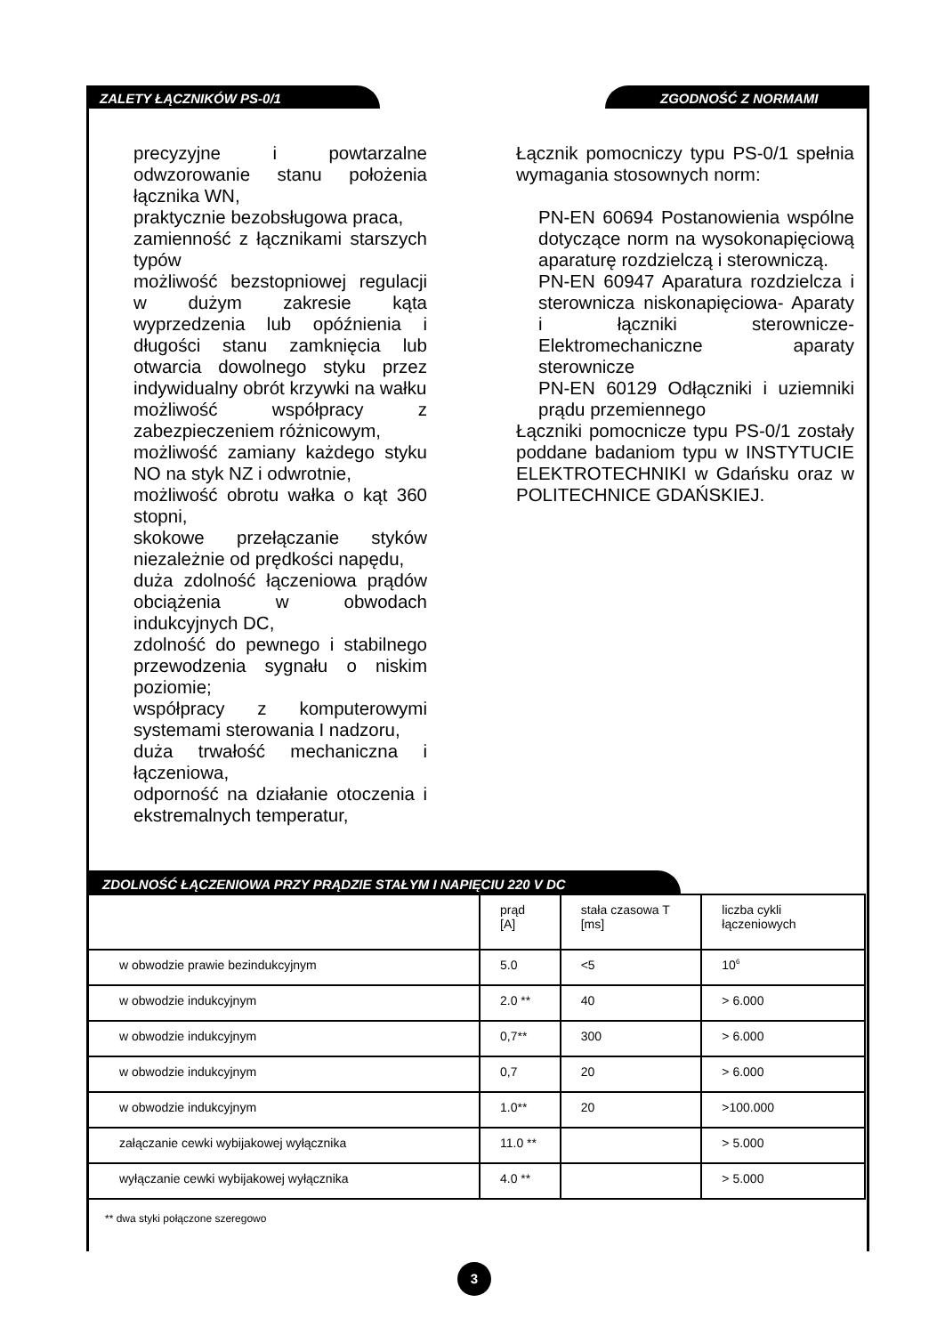ZALETY ŁĄCZNIKÓW PS-0/1 ZGODNOŚĆ Z NORMAMI
precyzyjne i powtarzalne odwzorowanie stanu położenia łącznika WN,
praktycznie bezobsługowa praca,
zamienność z łącznikami starszych typów
możliwość bezstopniowej regulacji w dużym zakresie kąta wyprzedzenia lub opóźnienia i długości stanu zamknięcia lub otwarcia dowolnego styku przez indywidualny obrót krzywki na wałku
możliwość współpracy z zabezpieczeniem różnicowym,
możliwość zamiany każdego styku NO na styk NZ i odwrotnie,
możliwość obrotu wałka o kąt 360 stopni,
skokowe przełączanie styków niezależnie od prędkości napędu,
duża zdolność łączeniowa prądów obciążenia w obwodach indukcyjnych DC,
zdolność do pewnego i stabilnego przewodzenia sygnału o niskim poziomie;
współpracy z komputerowymi systemami sterowania I nadzoru,
duża trwałość mechaniczna i łączeniowa,
odporność na działanie otoczenia i ekstremalnych temperatur,
Łącznik pomocniczy typu PS-0/1 spełnia wymagania stosownych norm:
PN-EN 60694 Postanowienia wspólne dotyczące norm na wysokonapięciową aparaturę rozdzielczą i sterowniczą.
PN-EN 60947 Aparatura rozdzielcza i sterownicza niskonapięciowa- Aparaty i łączniki sterownicze- Elektromechaniczne aparaty sterownicze
PN-EN 60129 Odłączniki i uziemniki prądu przemiennego
Łączniki pomocnicze typu PS-0/1 zostały poddane badaniom typu w INSTYTUCIE ELEKTROTECHNIKI w Gdańsku oraz w POLITECHNICE GDAŃSKIEJ.
ZDOLNOŚĆ ŁĄCZENIOWA PRZY PRĄDZIE STAŁYM I NAPIĘCIU 220 V DC
| | prąd [A] | stała czasowa T [ms] | liczba cykli łączeniowych |
| --- | --- | --- | --- |
| w obwodzie prawie bezindukcyjnym | 5.0 | <5 | 10<sup>6</sup> |
| w obwodzie indukcyjnym | 2.0 ** | 40 | > 6.000 |
| w obwodzie indukcyjnym | 0,7** | 300 | > 6.000 |
| w obwodzie indukcyjnym | 0,7 | 20 | > 6.000 |
| w obwodzie indukcyjnym | 1.0** | 20 | >100.000 |
| załączanie cewki wybijakowej wyłącznika | 11.0 ** | | > 5.000 |
| wyłączanie cewki wybijakowej wyłącznika | 4.0 ** | | > 5.000 |
** dwa styki połączone szeregowo
3